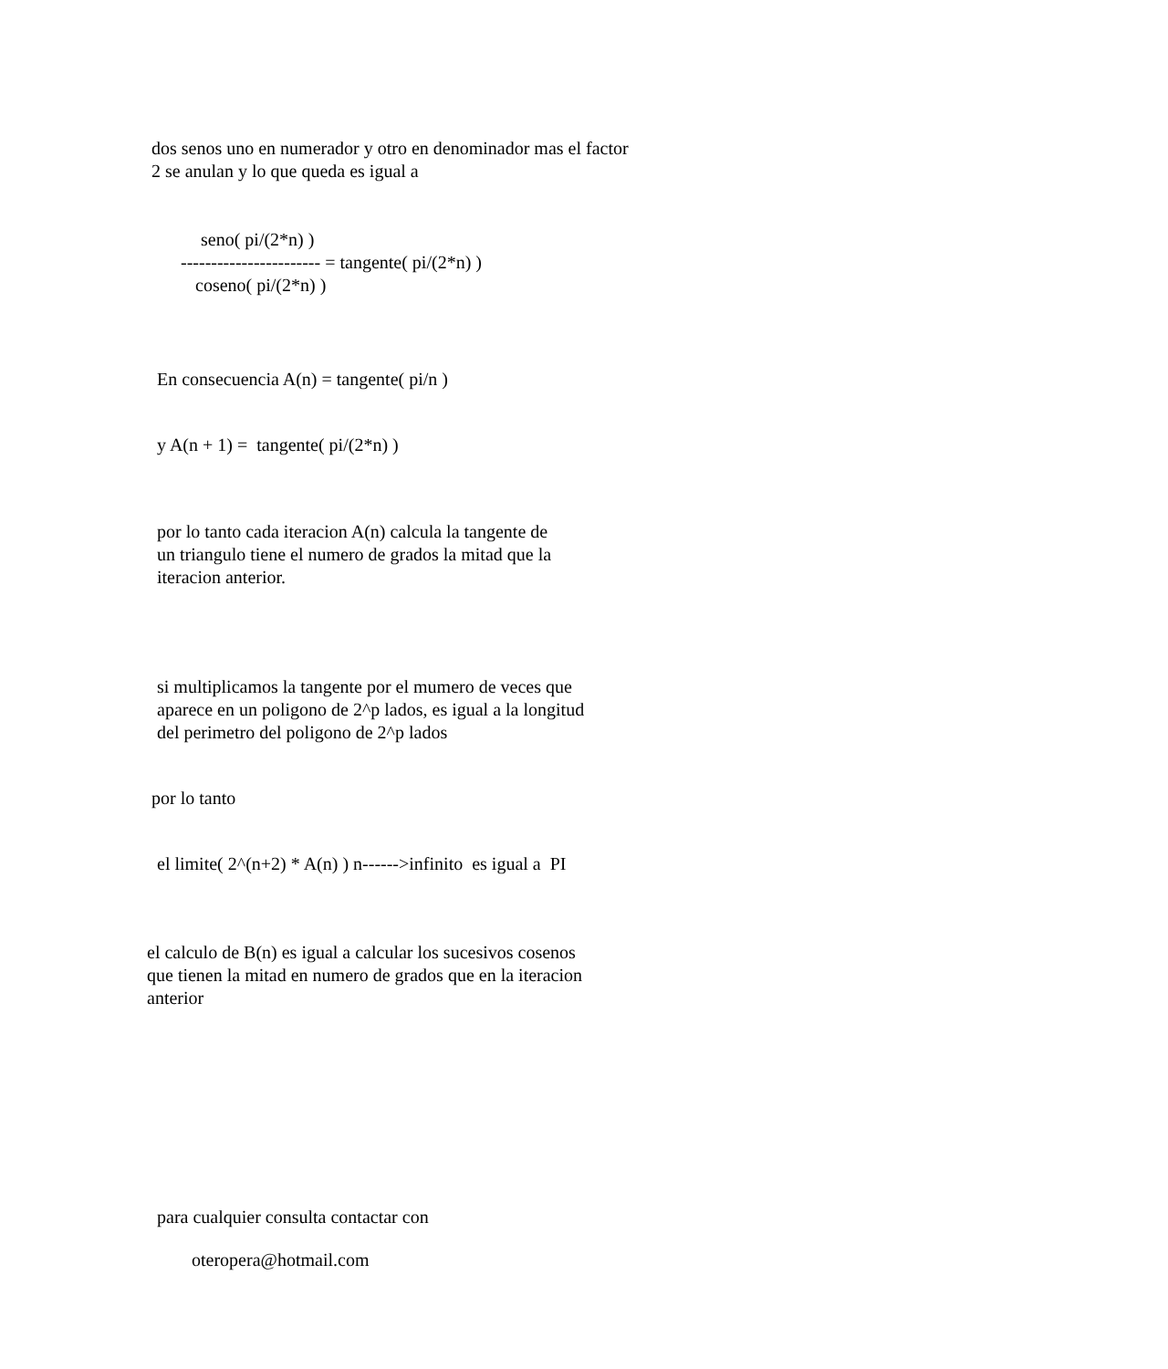dos senos uno en numerador y otro en denominador mas el factor 2 se anulan y lo que queda es igual a
seno( pi/(2*n) )
----------------------- = tangente( pi/(2*n) )
coseno( pi/(2*n) )
En consecuencia A(n) = tangente( pi/n )
y A(n + 1) = tangente( pi/(2*n) )
por lo tanto cada iteracion A(n) calcula la tangente de un triangulo tiene el numero de grados la mitad que la iteracion anterior.
si multiplicamos la tangente por el mumero de veces que aparece en un poligono de 2^p lados, es igual a la longitud del perimetro del poligono de 2^p lados
por lo tanto
el limite( 2^(n+2) * A(n) ) n------>infinito es igual a PI
el calculo de B(n) es igual a calcular los sucesivos cosenos que tienen la mitad en numero de grados que en la iteracion anterior
para cualquier consulta contactar con
oteropera@hotmail.com